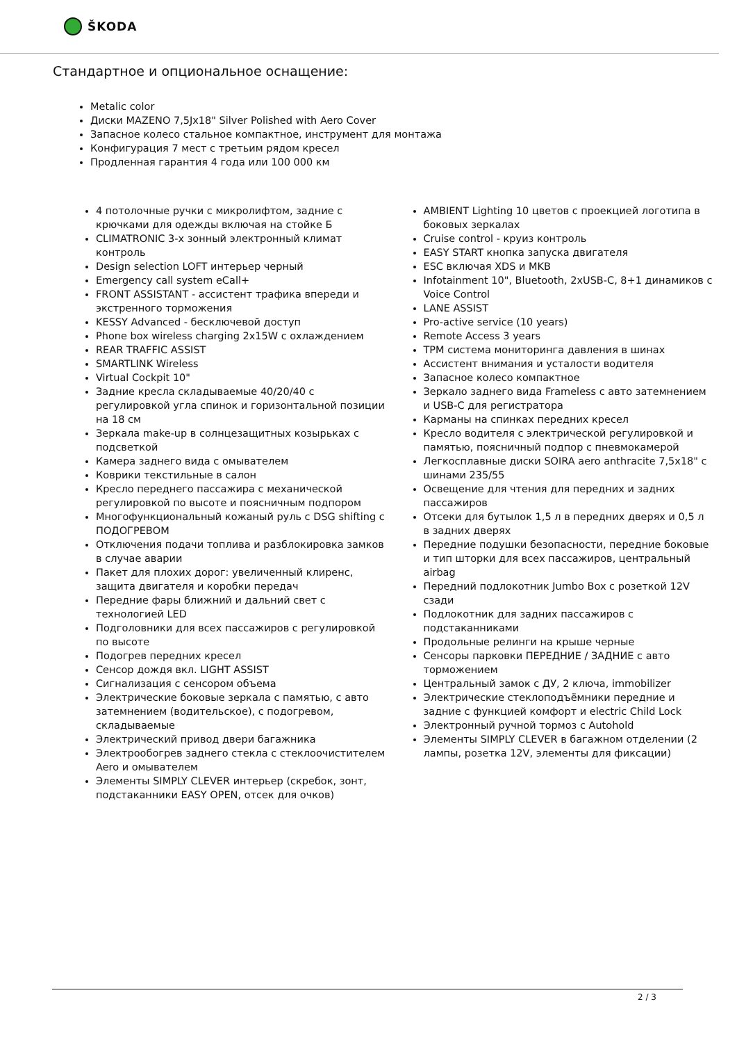ŠKODA
Стандартное и опциональное оснащение:
Metalic color
Диски MAZENO 7,5Jx18" Silver Polished with Aero Cover
Запасное колесо стальное компактное, инструмент для монтажа
Конфигурация 7 мест с третьим рядом кресел
Продленная гарантия 4 года или 100 000 км
4 потолочные ручки с микролифтом, задние с крючками для одежды включая на стойке Б
CLIMATRONIC 3-х зонный электронный климат контроль
Design selection LOFT интерьер черный
Emergency call system eCall+
FRONT ASSISTANT - ассистент трафика впереди и экстренного торможения
KESSY Advanced - бесключевой доступ
Phone box wireless charging 2x15W с охлаждением
REAR TRAFFIC ASSIST
SMARTLINK Wireless
Virtual Cockpit 10"
Задние кресла складываемые 40/20/40 с регулировкой угла спинок и горизонтальной позиции на 18 см
Зеркала make-up в солнцезащитных козырьках с подсветкой
Камера заднего вида с омывателем
Коврики текстильные в салон
Кресло переднего пассажира с механической регулировкой по высоте и поясничным подпором
Многофункциональный кожаный руль с DSG shifting с ПОДОГРЕВОМ
Отключения подачи топлива и разблокировка замков в случае аварии
Пакет для плохих дорог: увеличенный клиренс, защита двигателя и коробки передач
Передние фары ближний и дальний свет с технологией LED
Подголовники для всех пассажиров с регулировкой по высоте
Подогрев передних кресел
Сенсор дождя вкл. LIGHT ASSIST
Сигнализация с сенсором объема
Электрические боковые зеркала с памятью, с авто затемнением (водительское), с подогревом, складываемые
Электрический привод двери багажника
Электрообогрев заднего стекла с стеклоочистителем Aero и омывателем
Элементы SIMPLY CLEVER интерьер (скребок, зонт, подстаканники EASY OPEN, отсек для очков)
AMBIENT Lighting 10 цветов с проекцией логотипа в боковых зеркалах
Cruise control - круиз контроль
EASY START кнопка запуска двигателя
ESC включая XDS и MKB
Infotainment 10", Bluetooth, 2xUSB-C, 8+1 динамиков с Voice Control
LANE ASSIST
Pro-active service (10 years)
Remote Access 3 years
TPM система мониторинга давления в шинах
Ассистент внимания и усталости водителя
Запасное колесо компактное
Зеркало заднего вида Frameless с авто затемнением и USB-C для регистратора
Карманы на спинках передних кресел
Кресло водителя с электрической регулировкой и памятью, поясничный подпор с пневмокамерой
Легкосплавные диски SOIRA aero anthracite 7,5x18" с шинами 235/55
Освещение для чтения для передних и задних пассажиров
Отсеки для бутылок 1,5 л в передних дверях и 0,5 л в задних дверях
Передние подушки безопасности, передние боковые и тип шторки для всех пассажиров, центральный airbag
Передний подлокотник Jumbo Box с розеткой 12V сзади
Подлокотник для задних пассажиров с подстаканниками
Продольные релинги на крыше черные
Сенсоры парковки ПЕРЕДНИЕ / ЗАДНИЕ с авто торможением
Центральный замок с ДУ, 2 ключа, immobilizer
Электрические стеклоподъёмники передние и задние с функцией комфорт и electric Child Lock
Электронный ручной тормоз с Autohold
Элементы SIMPLY CLEVER в багажном отделении (2 лампы, розетка 12V, элементы для фиксации)
2 / 3